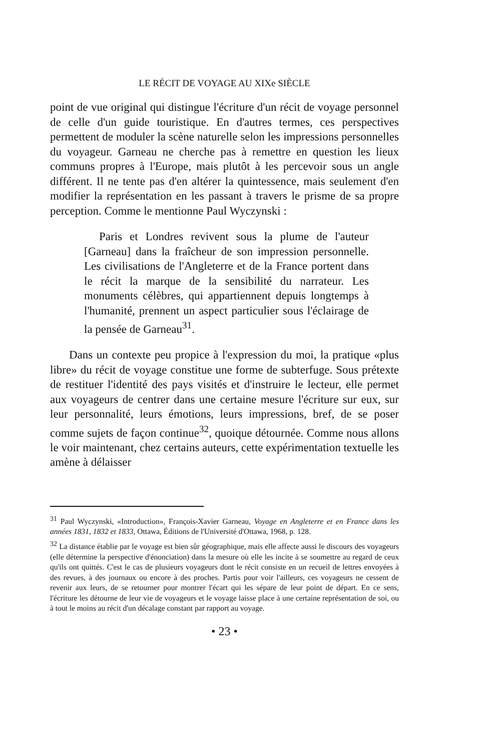LE RÉCIT DE VOYAGE AU XIXe SIÈCLE
point de vue original qui distingue l'écriture d'un récit de voyage personnel de celle d'un guide touristique. En d'autres termes, ces perspectives permettent de moduler la scène naturelle selon les impressions personnelles du voyageur. Garneau ne cherche pas à remettre en question les lieux communs propres à l'Europe, mais plutôt à les percevoir sous un angle différent. Il ne tente pas d'en altérer la quintessence, mais seulement d'en modifier la représentation en les passant à travers le prisme de sa propre perception. Comme le mentionne Paul Wyczynski :
Paris et Londres revivent sous la plume de l'auteur [Garneau] dans la fraîcheur de son impression personnelle. Les civilisations de l'Angleterre et de la France portent dans le récit la marque de la sensibilité du narrateur. Les monuments célèbres, qui appartiennent depuis longtemps à l'humanité, prennent un aspect particulier sous l'éclairage de la pensée de Garneau<sup>31</sup>.
Dans un contexte peu propice à l'expression du moi, la pratique «plus libre» du récit de voyage constitue une forme de subterfuge. Sous prétexte de restituer l'identité des pays visités et d'instruire le lecteur, elle permet aux voyageurs de centrer dans une certaine mesure l'écriture sur eux, sur leur personnalité, leurs émotions, leurs impressions, bref, de se poser comme sujets de façon continue<sup>32</sup>, quoique détournée. Comme nous allons le voir maintenant, chez certains auteurs, cette expérimentation textuelle les amène à délaisser
<sup>31</sup> Paul Wyczynski, «Introduction», François-Xavier Garneau, Voyage en Angleterre et en France dans les années 1831, 1832 et 1833, Ottawa, Éditions de l'Université d'Ottawa, 1968, p. 128.
<sup>32</sup> La distance établie par le voyage est bien sûr géographique, mais elle affecte aussi le discours des voyageurs (elle détermine la perspective d'énonciation) dans la mesure où elle les incite à se soumettre au regard de ceux qu'ils ont quittés. C'est le cas de plusieurs voyageurs dont le récit consiste en un recueil de lettres envoyées à des revues, à des journaux ou encore à des proches. Partis pour voir l'ailleurs, ces voyageurs ne cessent de revenir aux leurs, de se retourner pour montrer l'écart qui les sépare de leur point de départ. En ce sens, l'écriture les détourne de leur vie de voyageurs et le voyage laisse place à une certaine représentation de soi, ou à tout le moins au récit d'un décalage constant par rapport au voyage.
• 23 •